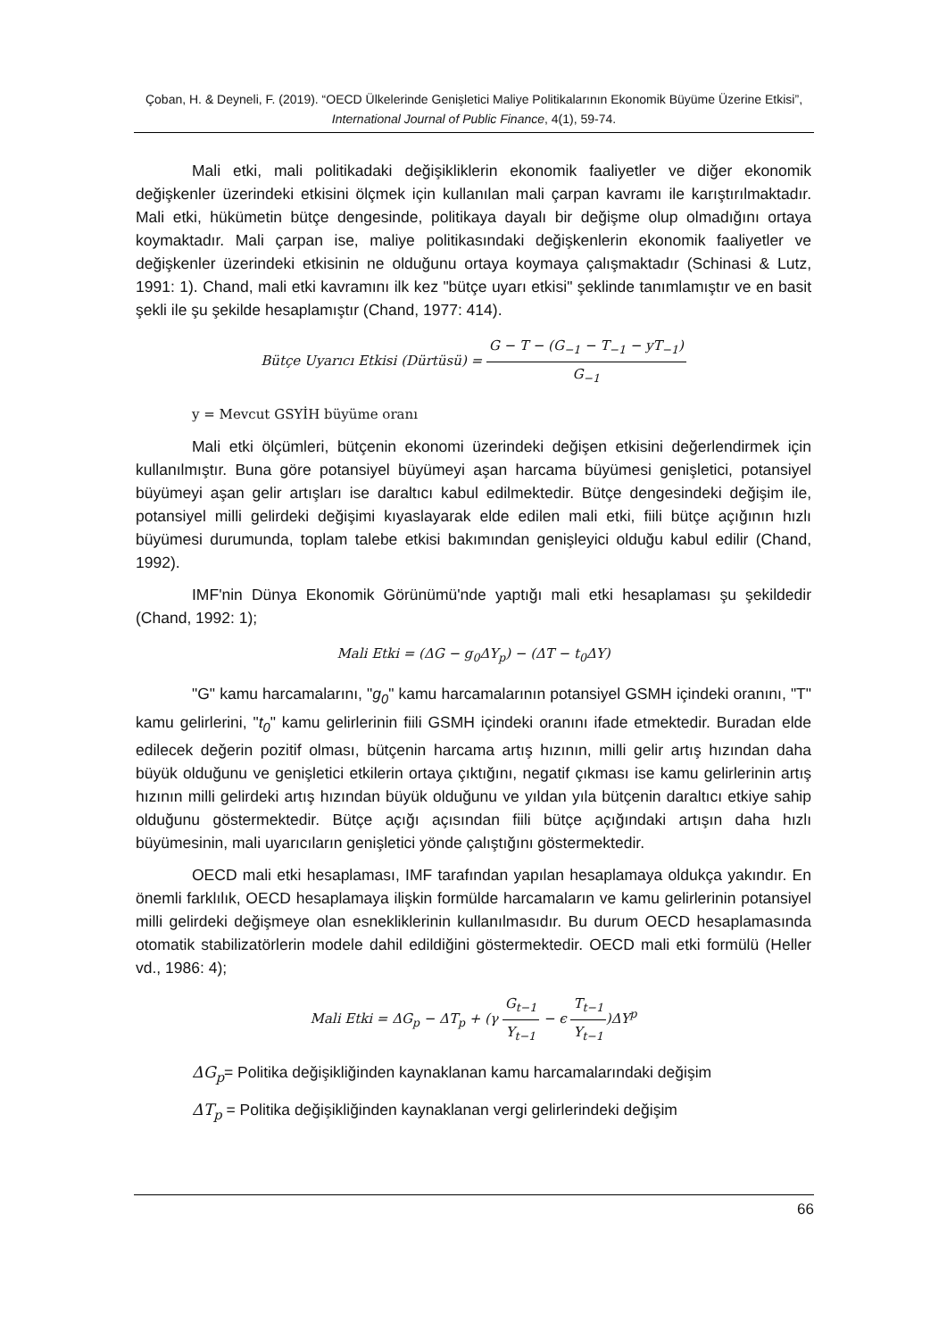Çoban, H. & Deyneli, F. (2019). “OECD Ülkelerinde Genişletici Maliye Politikalarının Ekonomik Büyüme Üzerine Etkisi”, International Journal of Public Finance, 4(1), 59-74.
Mali etki, mali politikadaki değişikliklerin ekonomik faaliyetler ve diğer ekonomik değişkenler üzerindeki etkisini ölçmek için kullanılan mali çarpan kavramı ile karıştırılmaktadır. Mali etki, hükümetin bütçe dengesinde, politikaya dayalı bir değişme olup olmadığını ortaya koymaktadır. Mali çarpan ise, maliye politikasındaki değişkenlerin ekonomik faaliyetler ve değişkenler üzerindeki etkisinin ne olduğunu ortaya koymaya çalışmaktadır (Schinasi & Lutz, 1991: 1). Chand, mali etki kavramını ilk kez "bütçe uyarı etkisi" şeklinde tanımlamıştır ve en basit şekli ile şu şekilde hesaplamıştır (Chand, 1977: 414).
Bütçe Uyarıcı Etkisi (Dürtüsü) = G − T − (G<sub>−1</sub> − T<sub>−1</sub> − yT<sub>−1</sub>) G<sub>−1</sub>
y = Mevcut GSYİH büyüme oranı
Mali etki ölçümleri, bütçenin ekonomi üzerindeki değişen etkisini değerlendirmek için kullanılmıştır. Buna göre potansiyel büyümeyi aşan harcama büyümesi genişletici, potansiyel büyümeyi aşan gelir artışları ise daraltıcı kabul edilmektedir. Bütçe dengesindeki değişim ile, potansiyel milli gelirdeki değişimi kıyaslayarak elde edilen mali etki, fiili bütçe açığının hızlı büyümesi durumunda, toplam talebe etkisi bakımından genişleyici olduğu kabul edilir (Chand, 1992).
IMF'nin Dünya Ekonomik Görünümü'nde yaptığı mali etki hesaplaması şu şekildedir (Chand, 1992: 1);
Mali Etki = (ΔG − g<sub>0</sub>ΔY<sub>p</sub>) − (ΔT − t<sub>0</sub>ΔY)
"G" kamu harcamalarını, "g<sub>0</sub>" kamu harcamalarının potansiyel GSMH içindeki oranını, "T" kamu gelirlerini, "t<sub>0</sub>" kamu gelirlerinin fiili GSMH içindeki oranını ifade etmektedir. Buradan elde edilecek değerin pozitif olması, bütçenin harcama artış hızının, milli gelir artış hızından daha büyük olduğunu ve genişletici etkilerin ortaya çıktığını, negatif çıkması ise kamu gelirlerinin artış hızının milli gelirdeki artış hızından büyük olduğunu ve yıldan yıla bütçenin daraltıcı etkiye sahip olduğunu göstermektedir. Bütçe açığı açısından fiili bütçe açığındaki artışın daha hızlı büyümesinin, mali uyarıcıların genişletici yönde çalıştığını göstermektedir.
OECD mali etki hesaplaması, IMF tarafından yapılan hesaplamaya oldukça yakındır. En önemli farklılık, OECD hesaplamaya ilişkin formülde harcamaların ve kamu gelirlerinin potansiyel milli gelirdeki değişmeye olan esnekliklerinin kullanılmasıdır. Bu durum OECD hesaplamasında otomatik stabilizatörlerin modele dahil edildiğini göstermektedir. OECD mali etki formülü (Heller vd., 1986: 4);
Mali Etki = ΔG<sub>p</sub> − ΔT<sub>p</sub> + (γ G<sub>t−1</sub> Y<sub>t−1</sub> − ϵ T<sub>t−1</sub> Y<sub>t−1</sub>)ΔY<sup>p</sup>
ΔG<sub>p</sub>= Politika değişikliğinden kaynaklanan kamu harcamalarındaki değişim
ΔT<sub>p</sub> = Politika değişikliğinden kaynaklanan vergi gelirlerindeki değişim
66